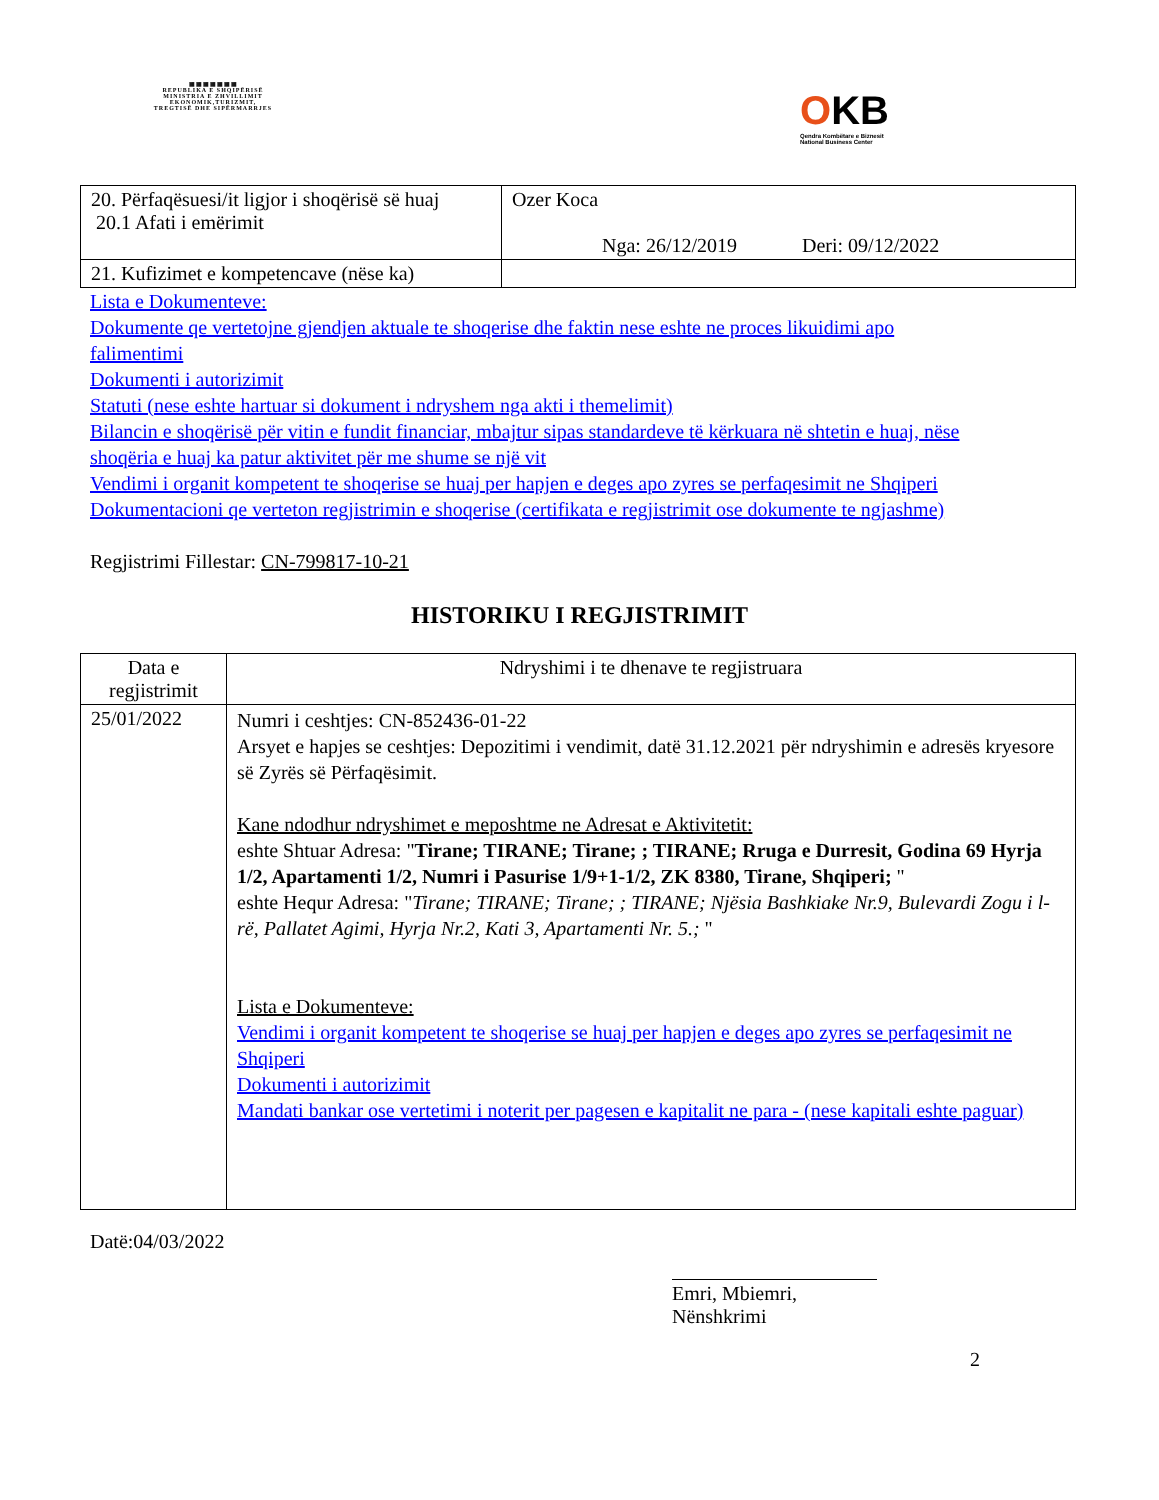▦▦▦▦▦▦▦
REPUBLIKA E SHQIPËRISË
MINISTRIA E ZHVILLIMIT
EKONOMIK,TURIZMIT,
TREGTISË DHE SIPËRMARRJES
OKB
Qendra Kombëtare e Biznesit
National Business Center
| 20. Përfaqësuesi/it ligjor i shoqërisë së huaj 20.1 Afati i emërimit | Ozer Koca Nga: 26/12/2019 Deri: 09/12/2022 |
| 21. Kufizimet e kompetencave (nëse ka) | |
Lista e Dokumenteve:
Dokumente qe vertetojne gjendjen aktuale te shoqerise dhe faktin nese eshte ne proces likuidimi apo falimentimi
Dokumenti i autorizimit
Statuti (nese eshte hartuar si dokument i ndryshem nga akti i themelimit)
Bilancin e shoqërisë për vitin e fundit financiar, mbajtur sipas standardeve të kërkuara në shtetin e huaj, nëse shoqëria e huaj ka patur aktivitet për me shume se një vit
Vendimi i organit kompetent te shoqerise se huaj per hapjen e deges apo zyres se perfaqesimit ne Shqiperi
Dokumentacioni qe verteton regjistrimin e shoqerise (certifikata e regjistrimit ose dokumente te ngjashme)
Regjistrimi Fillestar: CN-799817-10-21
HISTORIKU I REGJISTRIMIT
| Data e regjistrimit | Ndryshimi i te dhenave te regjistruara |
| 25/01/2022 | Numri i ceshtjes: CN-852436-01-22 Arsyet e hapjes se ceshtjes: Depozitimi i vendimit, datë 31.12.2021 për ndryshimin e adresës kryesore së Zyrës së Përfaqësimit. Kane ndodhur ndryshimet e meposhtme ne Adresat e Aktivitetit: eshte Shtuar Adresa: " Tirane; TIRANE; Tirane; ; TIRANE; Rruga e Durresit, Godina 69 Hyrja 1/2, Apartamenti 1/2, Numri i Pasurise 1/9+1-1/2, ZK 8380, Tirane, Shqiperi; " eshte Hequr Adresa: " Tirane; TIRANE; Tirane; ; TIRANE; Njësia Bashkiake Nr.9, Bulevardi Zogu i l-rë, Pallatet Agimi, Hyrja Nr.2, Kati 3, Apartamenti Nr. 5.; " Lista e Dokumenteve: Vendimi i organit kompetent te shoqerise se huaj per hapjen e deges apo zyres se perfaqesimit ne Shqiperi Dokumenti i autorizimit Mandati bankar ose vertetimi i noterit per pagesen e kapitalit ne para - (nese kapitali eshte paguar) |
Datë:04/03/2022
Emri, Mbiemri, Nënshkrimi
2